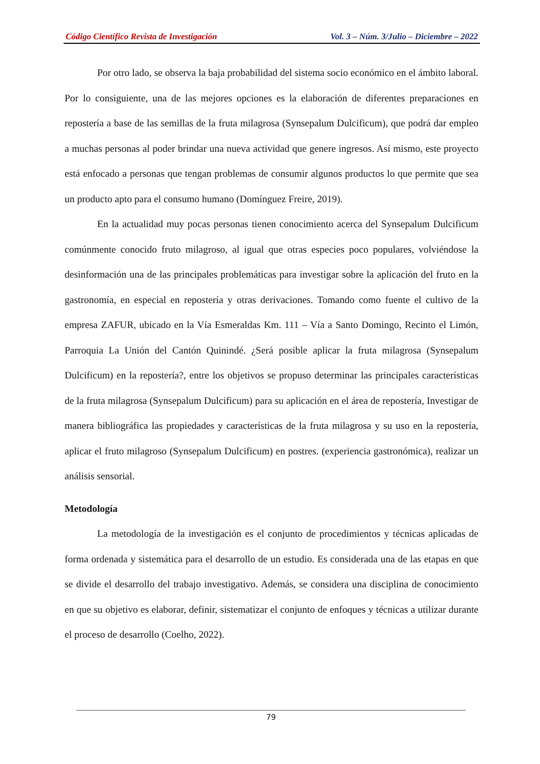Código Científico Revista de Investigación Vol. 3 – Núm. 3/Julio – Diciembre – 2022
Por otro lado, se observa la baja probabilidad del sistema socio económico en el ámbito laboral. Por lo consiguiente, una de las mejores opciones es la elaboración de diferentes preparaciones en repostería a base de las semillas de la fruta milagrosa (Synsepalum Dulcificum), que podrá dar empleo a muchas personas al poder brindar una nueva actividad que genere ingresos. Así mismo, este proyecto está enfocado a personas que tengan problemas de consumir algunos productos lo que permite que sea un producto apto para el consumo humano (Domínguez Freire, 2019).
En la actualidad muy pocas personas tienen conocimiento acerca del Synsepalum Dulcificum comúnmente conocido fruto milagroso, al igual que otras especies poco populares, volviéndose la desinformación una de las principales problemáticas para investigar sobre la aplicación del fruto en la gastronomía, en especial en repostería y otras derivaciones. Tomando como fuente el cultivo de la empresa ZAFUR, ubicado en la Vía Esmeraldas Km. 111 – Vía a Santo Domingo, Recinto el Limón, Parroquia La Unión del Cantón Quinindé. ¿Será posible aplicar la fruta milagrosa (Synsepalum Dulcificum) en la repostería?, entre los objetivos se propuso determinar las principales características de la fruta milagrosa (Synsepalum Dulcificum) para su aplicación en el área de repostería, Investigar de manera bibliográfica las propiedades y características de la fruta milagrosa y su uso en la repostería, aplicar el fruto milagroso (Synsepalum Dulcificum) en postres. (experiencia gastronómica), realizar un análisis sensorial.
Metodología
La metodología de la investigación es el conjunto de procedimientos y técnicas aplicadas de forma ordenada y sistemática para el desarrollo de un estudio. Es considerada una de las etapas en que se divide el desarrollo del trabajo investigativo. Además, se considera una disciplina de conocimiento en que su objetivo es elaborar, definir, sistematizar el conjunto de enfoques y técnicas a utilizar durante el proceso de desarrollo (Coelho, 2022).
79